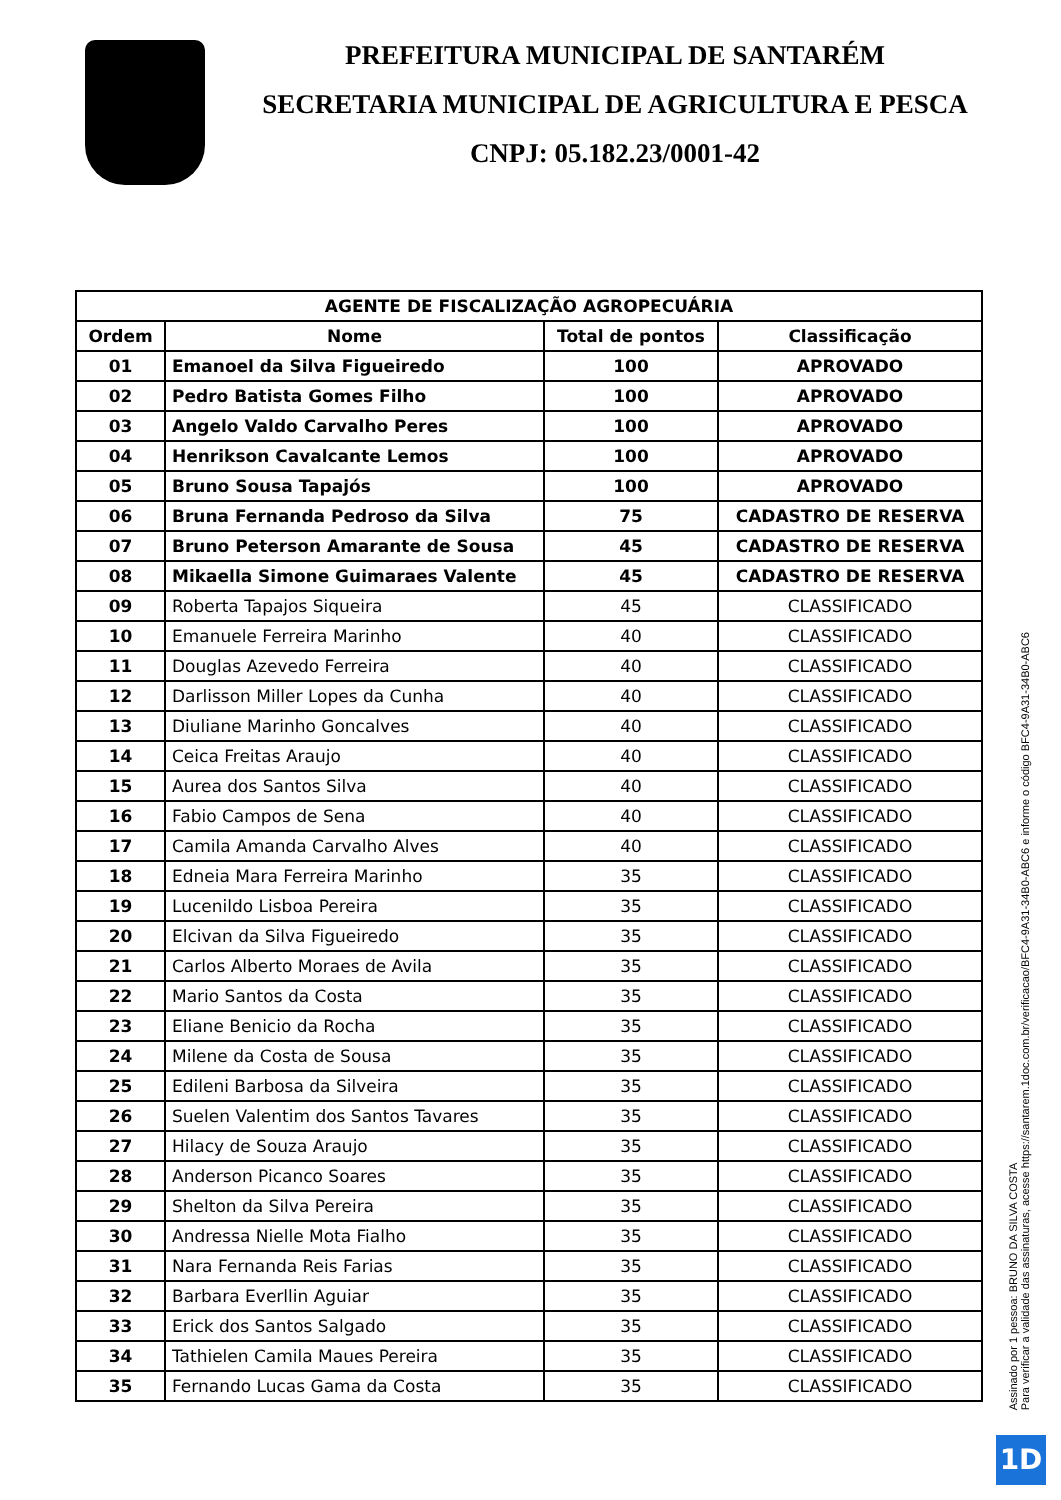PREFEITURA MUNICIPAL DE SANTARÉM
SECRETARIA MUNICIPAL DE AGRICULTURA E PESCA
CNPJ: 05.182.23/0001-42
| AGENTE DE FISCALIZAÇÃO AGROPECUÁRIA | | | |
| --- | --- | --- | --- |
| Ordem | Nome | Total de pontos | Classificação |
| 01 | Emanoel da Silva Figueiredo | 100 | APROVADO |
| 02 | Pedro Batista Gomes Filho | 100 | APROVADO |
| 03 | Angelo Valdo Carvalho Peres | 100 | APROVADO |
| 04 | Henrikson Cavalcante Lemos | 100 | APROVADO |
| 05 | Bruno Sousa Tapajós | 100 | APROVADO |
| 06 | Bruna Fernanda Pedroso da Silva | 75 | CADASTRO DE RESERVA |
| 07 | Bruno Peterson Amarante de Sousa | 45 | CADASTRO DE RESERVA |
| 08 | Mikaella Simone Guimaraes Valente | 45 | CADASTRO DE RESERVA |
| 09 | Roberta Tapajos Siqueira | 45 | CLASSIFICADO |
| 10 | Emanuele Ferreira Marinho | 40 | CLASSIFICADO |
| 11 | Douglas Azevedo Ferreira | 40 | CLASSIFICADO |
| 12 | Darlisson Miller Lopes da Cunha | 40 | CLASSIFICADO |
| 13 | Diuliane Marinho Goncalves | 40 | CLASSIFICADO |
| 14 | Ceica Freitas Araujo | 40 | CLASSIFICADO |
| 15 | Aurea dos Santos Silva | 40 | CLASSIFICADO |
| 16 | Fabio Campos de Sena | 40 | CLASSIFICADO |
| 17 | Camila Amanda Carvalho Alves | 40 | CLASSIFICADO |
| 18 | Edneia Mara Ferreira Marinho | 35 | CLASSIFICADO |
| 19 | Lucenildo Lisboa Pereira | 35 | CLASSIFICADO |
| 20 | Elcivan da Silva Figueiredo | 35 | CLASSIFICADO |
| 21 | Carlos Alberto Moraes de Avila | 35 | CLASSIFICADO |
| 22 | Mario Santos da Costa | 35 | CLASSIFICADO |
| 23 | Eliane Benicio da Rocha | 35 | CLASSIFICADO |
| 24 | Milene da Costa de Sousa | 35 | CLASSIFICADO |
| 25 | Edileni Barbosa da Silveira | 35 | CLASSIFICADO |
| 26 | Suelen Valentim dos Santos Tavares | 35 | CLASSIFICADO |
| 27 | Hilacy de Souza Araujo | 35 | CLASSIFICADO |
| 28 | Anderson Picanco Soares | 35 | CLASSIFICADO |
| 29 | Shelton da Silva Pereira | 35 | CLASSIFICADO |
| 30 | Andressa Nielle Mota Fialho | 35 | CLASSIFICADO |
| 31 | Nara Fernanda Reis Farias | 35 | CLASSIFICADO |
| 32 | Barbara Everllin Aguiar | 35 | CLASSIFICADO |
| 33 | Erick dos Santos Salgado | 35 | CLASSIFICADO |
| 34 | Tathielen Camila Maues Pereira | 35 | CLASSIFICADO |
| 35 | Fernando Lucas Gama da Costa | 35 | CLASSIFICADO |
Assinado por 1 pessoa: BRUNO DA SILVA COSTA
Para verificar a validade das assinaturas, acesse https://santarem.1doc.com.br/verificacao/BFC4-9A31-34B0-ABC6 e informe o código BFC4-9A31-34B0-ABC6
1D